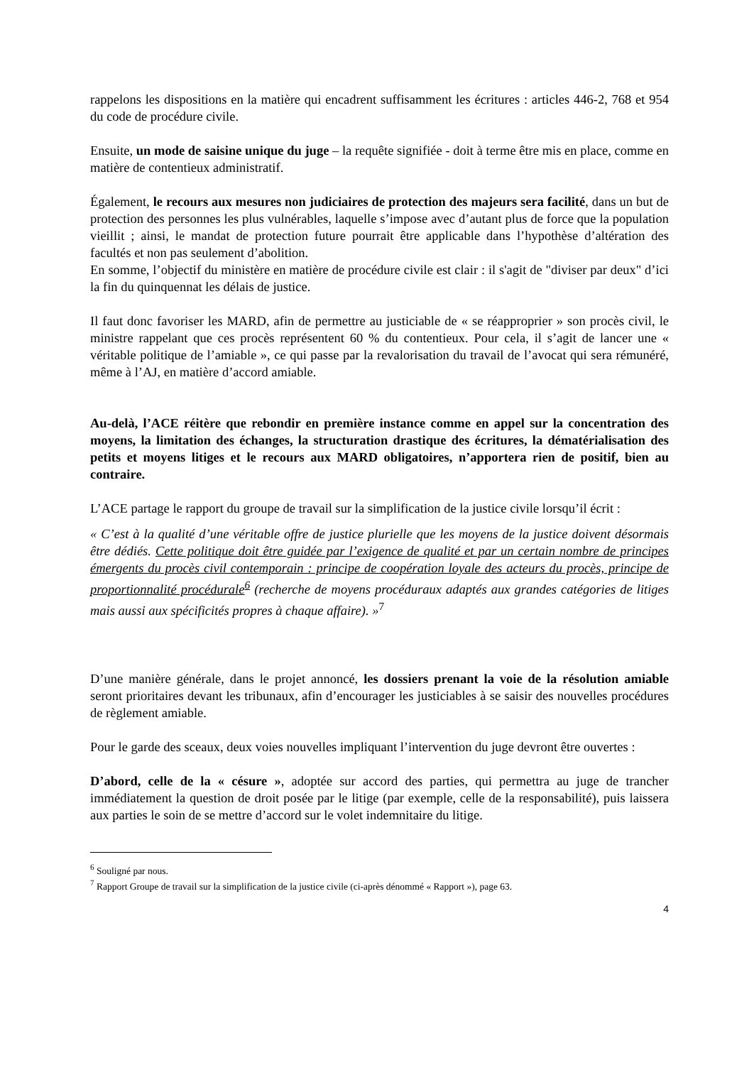rappelons les dispositions en la matière qui encadrent suffisamment les écritures : articles 446-2, 768 et 954 du code de procédure civile.
Ensuite, un mode de saisine unique du juge – la requête signifiée - doit à terme être mis en place, comme en matière de contentieux administratif.
Également, le recours aux mesures non judiciaires de protection des majeurs sera facilité, dans un but de protection des personnes les plus vulnérables, laquelle s’impose avec d’autant plus de force que la population vieillit ; ainsi, le mandat de protection future pourrait être applicable dans l’hypothèse d’altération des facultés et non pas seulement d’abolition.
En somme, l’objectif du ministère en matière de procédure civile est clair : il s'agit de "diviser par deux" d’ici la fin du quinquennat les délais de justice.
Il faut donc favoriser les MARD, afin de permettre au justiciable de « se réapproprier » son procès civil, le ministre rappelant que ces procès représentent 60 % du contentieux. Pour cela, il s’agit de lancer une « véritable politique de l’amiable », ce qui passe par la revalorisation du travail de l’avocat qui sera rémunéré, même à l’AJ, en matière d’accord amiable.
Au-delà, l’ACE réitère que rebondir en première instance comme en appel sur la concentration des moyens, la limitation des échanges, la structuration drastique des écritures, la dématérialisation des petits et moyens litiges et le recours aux MARD obligatoires, n’apportera rien de positif, bien au contraire.
L’ACE partage le rapport du groupe de travail sur la simplification de la justice civile lorsqu’il écrit :
« C’est à la qualité d’une véritable offre de justice plurielle que les moyens de la justice doivent désormais être dédiés. Cette politique doit être guidée par l’exigence de qualité et par un certain nombre de principes émergents du procès civil contemporain : principe de coopération loyale des acteurs du procès, principe de proportionnalité procédurale<sup>6</sup> (recherche de moyens procéduraux adaptés aux grandes catégories de litiges mais aussi aux spécificités propres à chaque affaire). »<sup>7</sup>
D’une manière générale, dans le projet annoncé, les dossiers prenant la voie de la résolution amiable seront prioritaires devant les tribunaux, afin d’encourager les justiciables à se saisir des nouvelles procédures de règlement amiable.
Pour le garde des sceaux, deux voies nouvelles impliquant l’intervention du juge devront être ouvertes :
D’abord, celle de la « césure », adoptée sur accord des parties, qui permettra au juge de trancher immédiatement la question de droit posée par le litige (par exemple, celle de la responsabilité), puis laissera aux parties le soin de se mettre d’accord sur le volet indemnitaire du litige.
<sup>6</sup> Souligné par nous.
<sup>7</sup> Rapport Groupe de travail sur la simplification de la justice civile (ci-après dénommé « Rapport »), page 63.
4